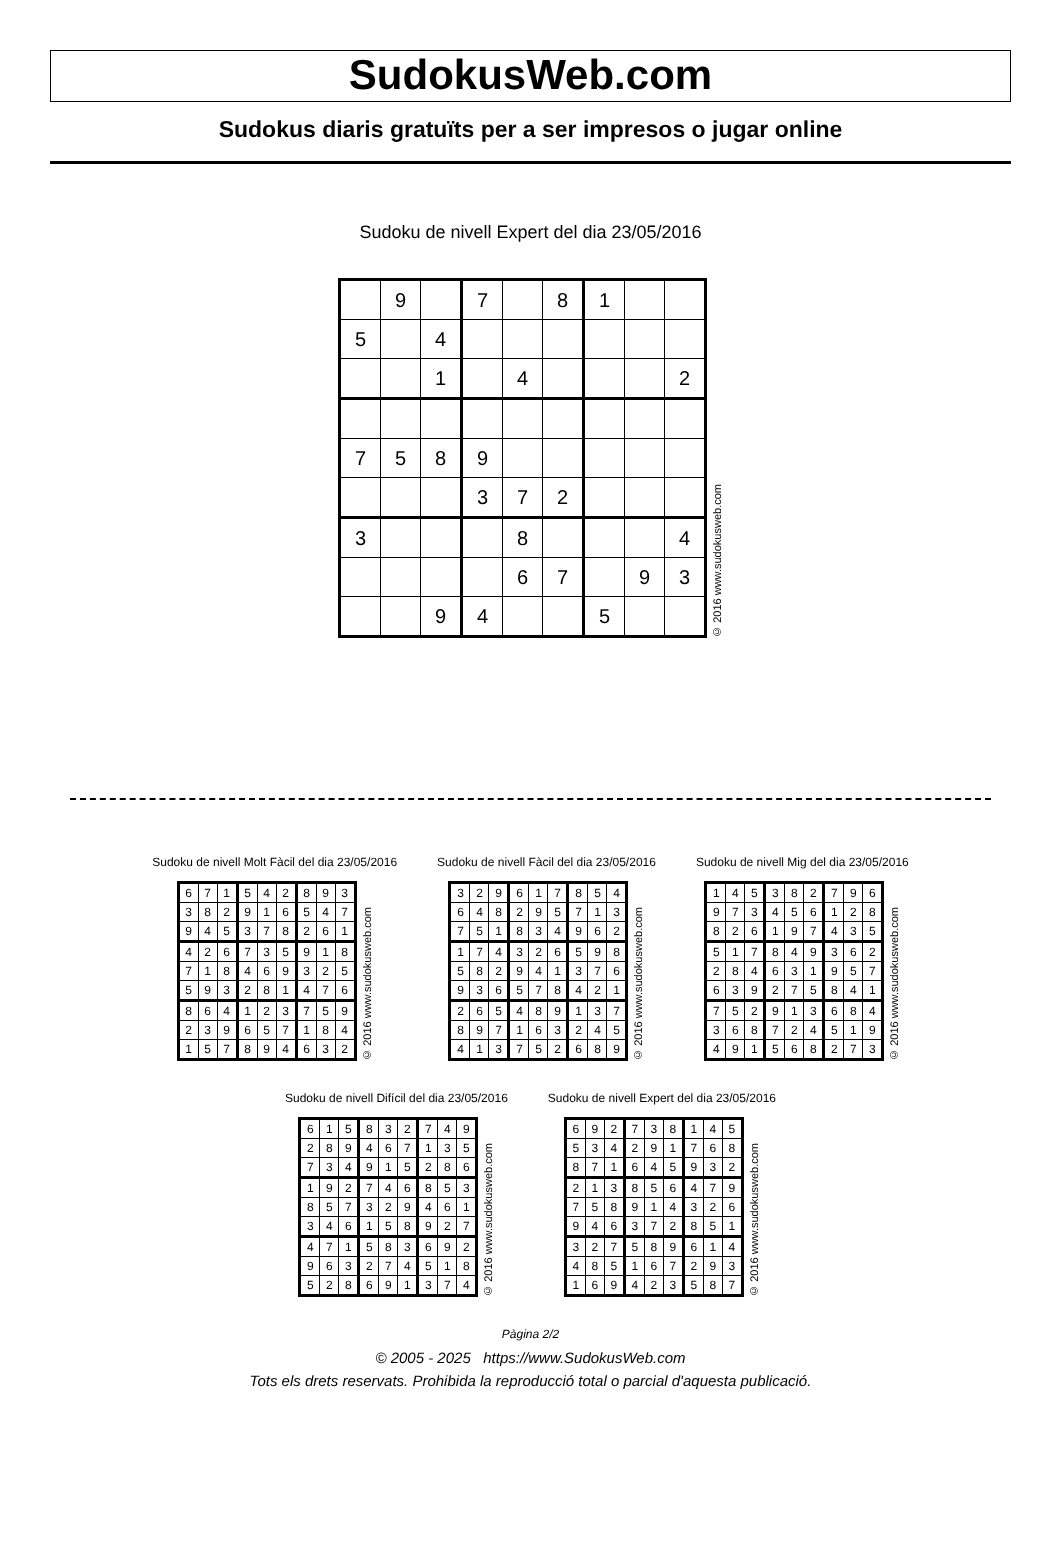SudokusWeb.com
Sudokus diaris gratuïts per a ser impresos o jugar online
Sudoku de nivell Expert del dia 23/05/2016
| | 9 | | 7 | | 8 | 1 | | |
| 5 | | 4 | | | | | | |
| | | 1 | | 4 | | | | 2 |
| 7 | 5 | 8 | 9 | | | | | |
| | | | 3 | 7 | 2 | | | |
| 3 | | | | 8 | | | | 4 |
| | | | | 6 | 7 | | 9 | 3 |
| | | 9 | 4 | | | 5 | | |
© 2016 www.sudokusweb.com
Sudoku de nivell Molt Fàcil del dia 23/05/2016
| 6 | 7 | 1 | 5 | 4 | 2 | 8 | 9 | 3 |
| 3 | 8 | 2 | 9 | 1 | 6 | 5 | 4 | 7 |
| 9 | 4 | 5 | 3 | 7 | 8 | 2 | 6 | 1 |
| 4 | 2 | 6 | 7 | 3 | 5 | 9 | 1 | 8 |
| 7 | 1 | 8 | 4 | 6 | 9 | 3 | 2 | 5 |
| 5 | 9 | 3 | 2 | 8 | 1 | 4 | 7 | 6 |
| 8 | 6 | 4 | 1 | 2 | 3 | 7 | 5 | 9 |
| 2 | 3 | 9 | 6 | 5 | 7 | 1 | 8 | 4 |
| 1 | 5 | 7 | 8 | 9 | 4 | 6 | 3 | 2 |
© 2016 www.sudokusweb.com
Sudoku de nivell Fàcil del dia 23/05/2016
| 3 | 2 | 9 | 6 | 1 | 7 | 8 | 5 | 4 |
| 6 | 4 | 8 | 2 | 9 | 5 | 7 | 1 | 3 |
| 7 | 5 | 1 | 8 | 3 | 4 | 9 | 6 | 2 |
| 1 | 7 | 4 | 3 | 2 | 6 | 5 | 9 | 8 |
| 5 | 8 | 2 | 9 | 4 | 1 | 3 | 7 | 6 |
| 9 | 3 | 6 | 5 | 7 | 8 | 4 | 2 | 1 |
| 2 | 6 | 5 | 4 | 8 | 9 | 1 | 3 | 7 |
| 8 | 9 | 7 | 1 | 6 | 3 | 2 | 4 | 5 |
| 4 | 1 | 3 | 7 | 5 | 2 | 6 | 8 | 9 |
© 2016 www.sudokusweb.com
Sudoku de nivell Mig del dia 23/05/2016
| 1 | 4 | 5 | 3 | 8 | 2 | 7 | 9 | 6 |
| 9 | 7 | 3 | 4 | 5 | 6 | 1 | 2 | 8 |
| 8 | 2 | 6 | 1 | 9 | 7 | 4 | 3 | 5 |
| 5 | 1 | 7 | 8 | 4 | 9 | 3 | 6 | 2 |
| 2 | 8 | 4 | 6 | 3 | 1 | 9 | 5 | 7 |
| 6 | 3 | 9 | 2 | 7 | 5 | 8 | 4 | 1 |
| 7 | 5 | 2 | 9 | 1 | 3 | 6 | 8 | 4 |
| 3 | 6 | 8 | 7 | 2 | 4 | 5 | 1 | 9 |
| 4 | 9 | 1 | 5 | 6 | 8 | 2 | 7 | 3 |
© 2016 www.sudokusweb.com
Sudoku de nivell Difícil del dia 23/05/2016
| 6 | 1 | 5 | 8 | 3 | 2 | 7 | 4 | 9 |
| 2 | 8 | 9 | 4 | 6 | 7 | 1 | 3 | 5 |
| 7 | 3 | 4 | 9 | 1 | 5 | 2 | 8 | 6 |
| 1 | 9 | 2 | 7 | 4 | 6 | 8 | 5 | 3 |
| 8 | 5 | 7 | 3 | 2 | 9 | 4 | 6 | 1 |
| 3 | 4 | 6 | 1 | 5 | 8 | 9 | 2 | 7 |
| 4 | 7 | 1 | 5 | 8 | 3 | 6 | 9 | 2 |
| 9 | 6 | 3 | 2 | 7 | 4 | 5 | 1 | 8 |
| 5 | 2 | 8 | 6 | 9 | 1 | 3 | 7 | 4 |
© 2016 www.sudokusweb.com
Sudoku de nivell Expert del dia 23/05/2016
| 6 | 9 | 2 | 7 | 3 | 8 | 1 | 4 | 5 |
| 5 | 3 | 4 | 2 | 9 | 1 | 7 | 6 | 8 |
| 8 | 7 | 1 | 6 | 4 | 5 | 9 | 3 | 2 |
| 2 | 1 | 3 | 8 | 5 | 6 | 4 | 7 | 9 |
| 7 | 5 | 8 | 9 | 1 | 4 | 3 | 2 | 6 |
| 9 | 4 | 6 | 3 | 7 | 2 | 8 | 5 | 1 |
| 3 | 2 | 7 | 5 | 8 | 9 | 6 | 1 | 4 |
| 4 | 8 | 5 | 1 | 6 | 7 | 2 | 9 | 3 |
| 1 | 6 | 9 | 4 | 2 | 3 | 5 | 8 | 7 |
© 2016 www.sudokusweb.com
Pàgina 2/2
© 2005 - 2025 https://www.SudokusWeb.com
Tots els drets reservats. Prohibida la reproducció total o parcial d'aquesta publicació.